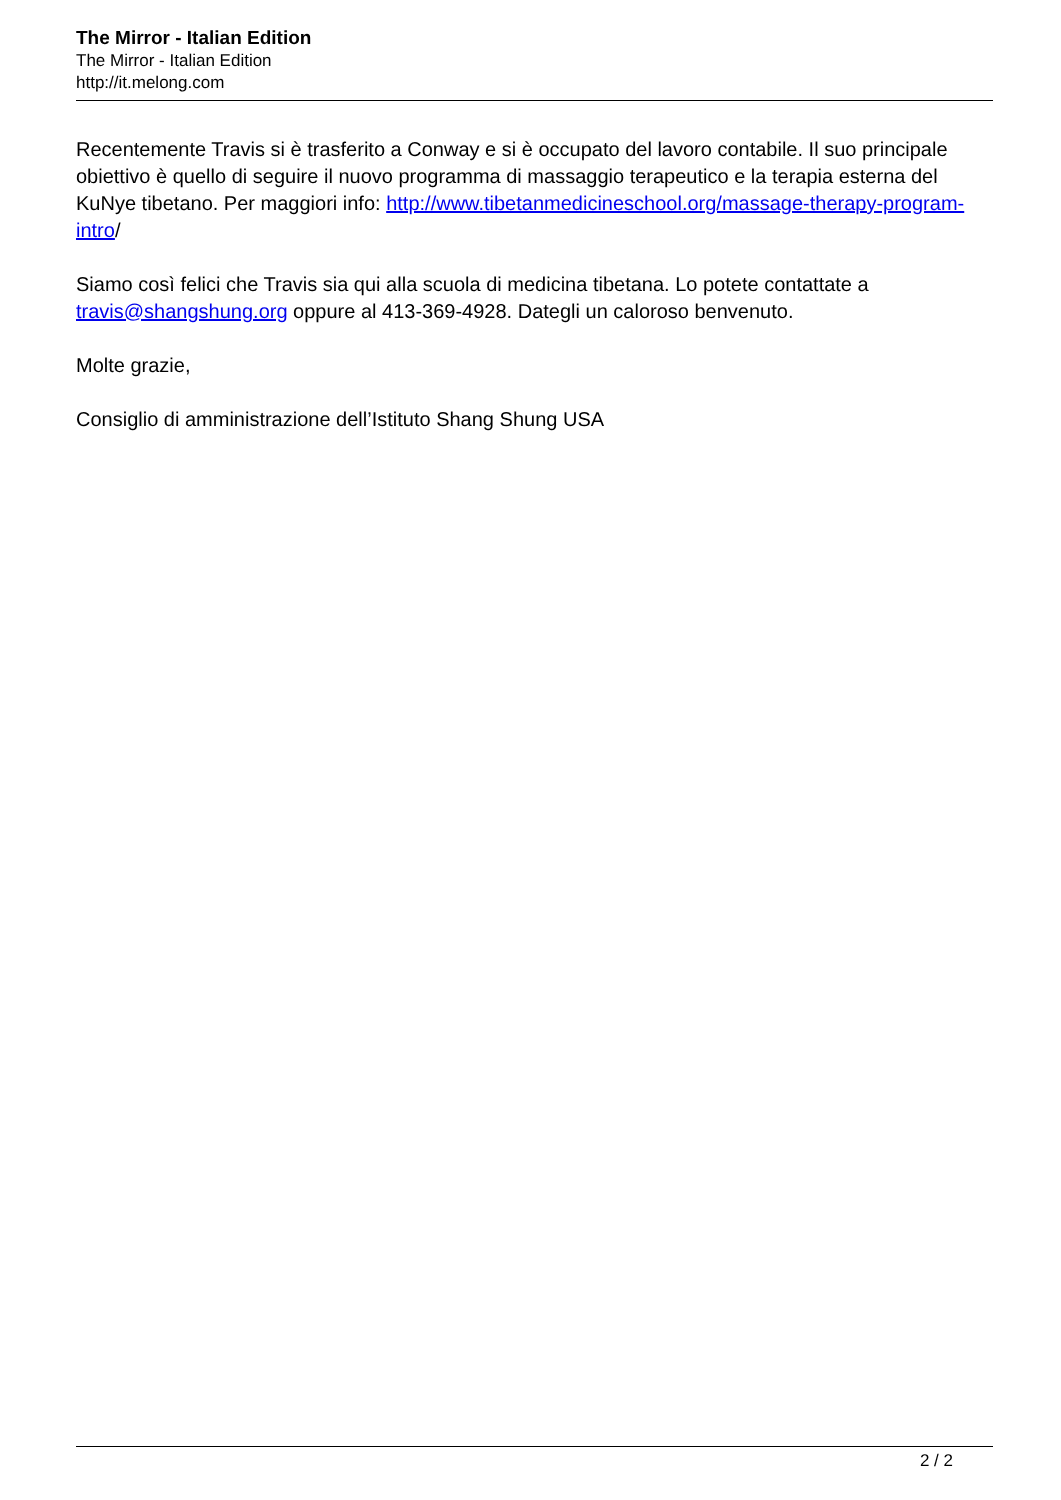The Mirror - Italian Edition
The Mirror - Italian Edition
http://it.melong.com
Recentemente Travis si è trasferito a Conway e si è occupato del lavoro contabile. Il suo principale obiettivo è quello di seguire il nuovo programma di massaggio terapeutico e la terapia esterna del KuNye tibetano. Per maggiori info: http://www.tibetanmedicineschool.org/massage-therapy-program-intro/
Siamo così felici che Travis sia qui alla scuola di medicina tibetana. Lo potete contattate a travis@shangshung.org oppure al 413-369-4928. Dategli un caloroso benvenuto.
Molte grazie,
Consiglio di amministrazione dell’Istituto Shang Shung USA
2 / 2